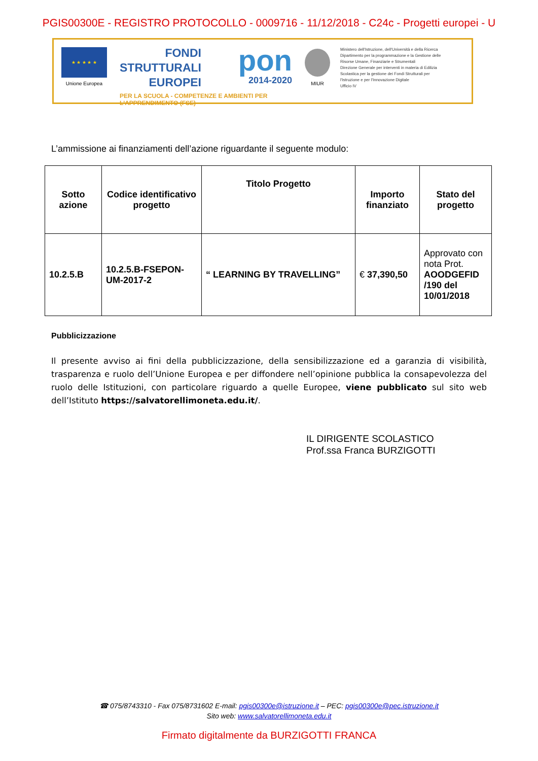PGIS00300E - REGISTRO PROTOCOLLO - 0009716 - 11/12/2018 - C24c - Progetti europei - U
★ ★ ★ ★ ★
Unione Europea
FONDI
STRUTTURALI
EUROPEI
pon
2014-2020
PER LA SCUOLA - COMPETENZE E AMBIENTI PER L'APPRENDIMENTO (FSE)
MIUR
Ministero dell'Istruzione, dell'Università e della Ricerca
Dipartimento per la programmazione e la Gestione delle
Risorse Umane, Finanziarie e Strumentali
Direzione Generale per interventi in materia di Edilizia
Scolastica per la gestione dei Fondi Strutturali per
l'Istruzione e per l'Innovazione Digitale
Ufficio IV
L’ammissione ai finanziamenti dell’azione riguardante il seguente modulo:
| Sotto azione | Codice identificativo progetto | Titolo Progetto | Importo finanziato | Stato del progetto |
| --- | --- | --- | --- | --- |
| 10.2.5.B | 10.2.5.B-FSEPON-UM-2017-2 | “ LEARNING BY TRAVELLING” | € 37,390,50 | Approvato con nota Prot. AOODGEFID /190 del 10/01/2018 |
Pubblicizzazione
Il presente avviso ai fini della pubblicizzazione, della sensibilizzazione ed a garanzia di visibilità, trasparenza e ruolo dell’Unione Europea e per diffondere nell’opinione pubblica la consapevolezza del ruolo delle Istituzioni, con particolare riguardo a quelle Europee, viene pubblicato sul sito web dell’Istituto https://salvatorellimoneta.edu.it/.
IL DIRIGENTE SCOLASTICO
Prof.ssa Franca BURZIGOTTI
☎ 075/8743310 - Fax 075/8731602 E-mail: pgis00300e@istruzione.it – PEC: pgis00300e@pec.istruzione.it
Sito web: www.salvatorellimoneta.edu.it
Firmato digitalmente da BURZIGOTTI FRANCA